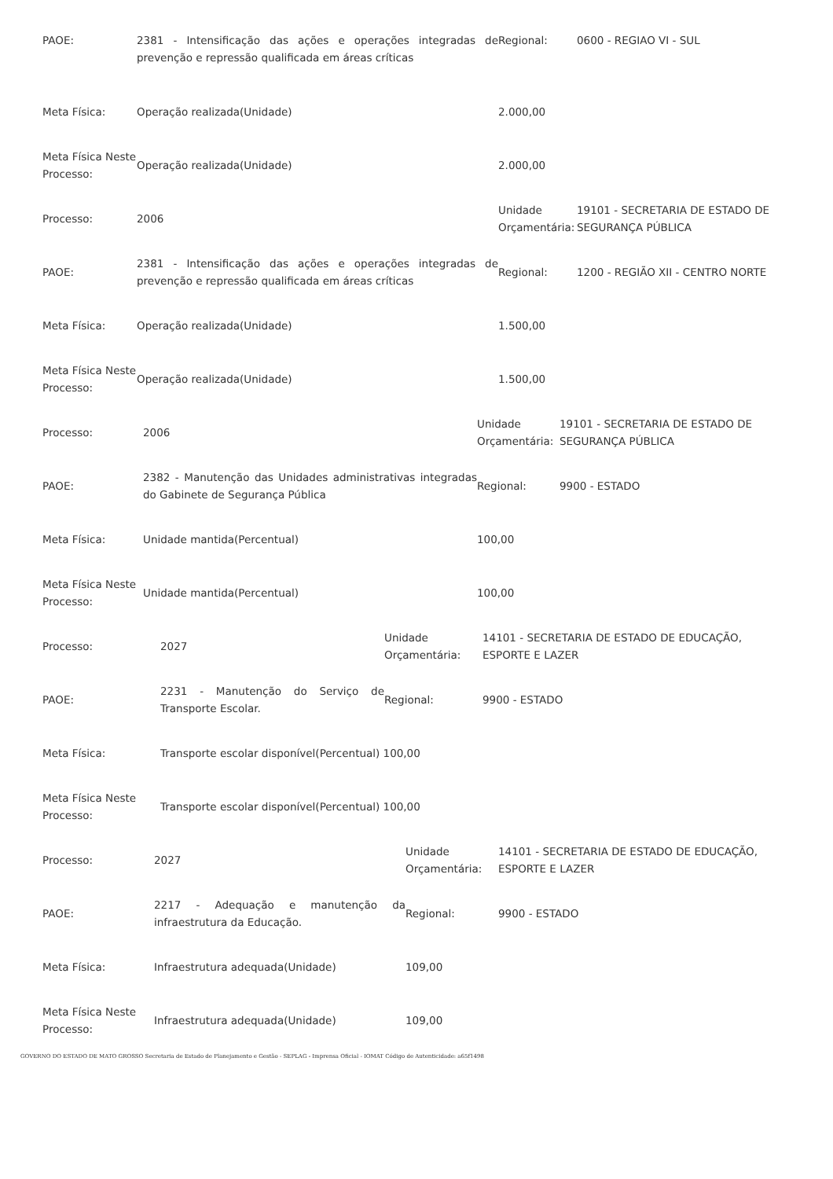| PAOE: | 2381 - Intensificação das ações e operações integradas de prevenção e repressão qualificada em áreas críticas | Regional: | 0600 - REGIAO VI - SUL |
| Meta Física: | Operação realizada(Unidade) | 2.000,00 | |
| Meta Física Neste Processo: | Operação realizada(Unidade) | 2.000,00 | |
| Processo: | 2006 | Unidade Orçamentária: | 19101 - SECRETARIA DE ESTADO DE SEGURANÇA PÚBLICA |
| PAOE: | 2381 - Intensificação das ações e operações integradas de prevenção e repressão qualificada em áreas críticas | Regional: | 1200 - REGIÃO XII - CENTRO NORTE |
| Meta Física: | Operação realizada(Unidade) | 1.500,00 | |
| Meta Física Neste Processo: | Operação realizada(Unidade) | 1.500,00 | |
| Processo: | 2006 | Unidade Orçamentária: | 19101 - SECRETARIA DE ESTADO DE SEGURANÇA PÚBLICA |
| PAOE: | 2382 - Manutenção das Unidades administrativas integradas do Gabinete de Segurança Pública | Regional: | 9900 - ESTADO |
| Meta Física: | Unidade mantida(Percentual) | 100,00 | |
| Meta Física Neste Processo: | Unidade mantida(Percentual) | 100,00 | |
| Processo: | 2027 | Unidade Orçamentária: | 14101 - SECRETARIA DE ESTADO DE EDUCAÇÃO, ESPORTE E LAZER |
| PAOE: | 2231 - Manutenção do Serviço de Transporte Escolar. | Regional: | 9900 - ESTADO |
| Meta Física: | Transporte escolar disponível(Percentual) 100,00 | | |
| Meta Física Neste Processo: | Transporte escolar disponível(Percentual) 100,00 | | |
| Processo: | 2027 | Unidade Orçamentária: | 14101 - SECRETARIA DE ESTADO DE EDUCAÇÃO, ESPORTE E LAZER |
| PAOE: | 2217 - Adequação e manutenção da infraestrutura da Educação. | Regional: | 9900 - ESTADO |
| Meta Física: | Infraestrutura adequada(Unidade) | 109,00 | |
| Meta Física Neste Processo: | Infraestrutura adequada(Unidade) | 109,00 | |
GOVERNO DO ESTADO DE MATO GROSSO Secretaria de Estado de Planejamento e Gestão - SEPLAG - Imprensa Oficial - IOMAT Código de Autenticidade: a65f1498